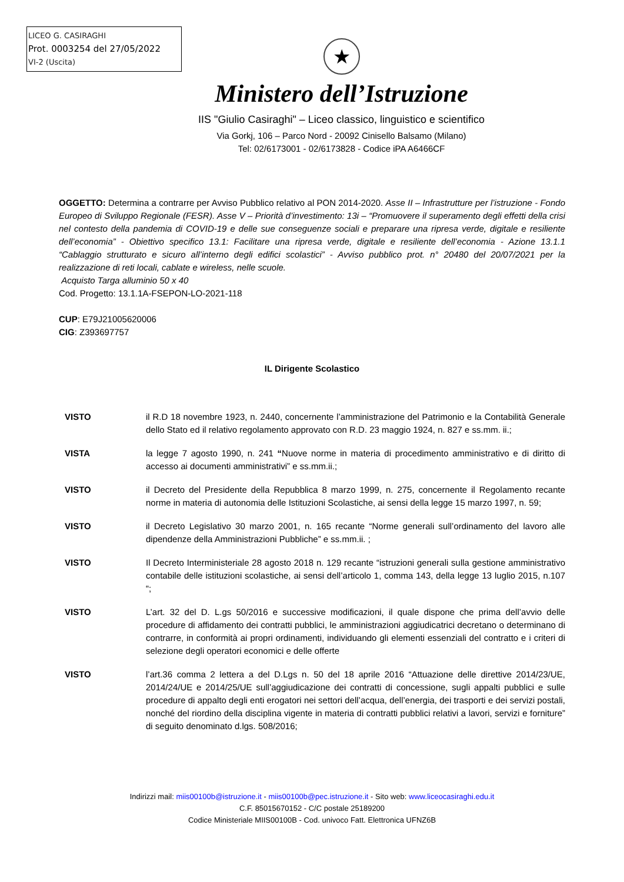LICEO G. CASIRAGHI
Prot. 0003254 del 27/05/2022
VI-2 (Uscita)
★
Ministero dell’Istruzione
IIS "Giulio Casiraghi" – Liceo classico, linguistico e scientifico
Via Gorkj, 106 – Parco Nord - 20092 Cinisello Balsamo (Milano)
Tel: 02/6173001 - 02/6173828 - Codice iPA A6466CF
OGGETTO: Determina a contrarre per Avviso Pubblico relativo al PON 2014-2020. Asse II – Infrastrutture per l’istruzione - Fondo Europeo di Sviluppo Regionale (FESR). Asse V – Priorità d’investimento: 13i – “Promuovere il superamento degli effetti della crisi nel contesto della pandemia di COVID-19 e delle sue conseguenze sociali e preparare una ripresa verde, digitale e resiliente dell’economia” - Obiettivo specifico 13.1: Facilitare una ripresa verde, digitale e resiliente dell’economia - Azione 13.1.1 “Cablaggio strutturato e sicuro all’interno degli edifici scolastici” - Avviso pubblico prot. n° 20480 del 20/07/2021 per la realizzazione di reti locali, cablate e wireless, nelle scuole.
Acquisto Targa alluminio 50 x 40
Cod. Progetto: 13.1.1A-FSEPON-LO-2021-118
CUP: E79J21005620006
CIG: Z393697757
IL Dirigente Scolastico
VISTO il R.D 18 novembre 1923, n. 2440, concernente l’amministrazione del Patrimonio e la Contabilità Generale dello Stato ed il relativo regolamento approvato con R.D. 23 maggio 1924, n. 827 e ss.mm. ii.;
VISTA la legge 7 agosto 1990, n. 241 “Nuove norme in materia di procedimento amministrativo e di diritto di accesso ai documenti amministrativi” e ss.mm.ii.;
VISTO il Decreto del Presidente della Repubblica 8 marzo 1999, n. 275, concernente il Regolamento recante norme in materia di autonomia delle Istituzioni Scolastiche, ai sensi della legge 15 marzo 1997, n. 59;
VISTO il Decreto Legislativo 30 marzo 2001, n. 165 recante “Norme generali sull’ordinamento del lavoro alle dipendenze della Amministrazioni Pubbliche” e ss.mm.ii. ;
VISTO Il Decreto Interministeriale 28 agosto 2018 n. 129 recante “istruzioni generali sulla gestione amministrativo contabile delle istituzioni scolastiche, ai sensi dell’articolo 1, comma 143, della legge 13 luglio 2015, n.107 “;
VISTO L’art. 32 del D. L.gs 50/2016 e successive modificazioni, il quale dispone che prima dell’avvio delle procedure di affidamento dei contratti pubblici, le amministrazioni aggiudicatrici decretano o determinano di contrarre, in conformità ai propri ordinamenti, individuando gli elementi essenziali del contratto e i criteri di selezione degli operatori economici e delle offerte
VISTO l’art.36 comma 2 lettera a del D.Lgs n. 50 del 18 aprile 2016 “Attuazione delle direttive 2014/23/UE, 2014/24/UE e 2014/25/UE sull’aggiudicazione dei contratti di concessione, sugli appalti pubblici e sulle procedure di appalto degli enti erogatori nei settori dell’acqua, dell’energia, dei trasporti e dei servizi postali, nonché del riordino della disciplina vigente in materia di contratti pubblici relativi a lavori, servizi e forniture” di seguito denominato d.lgs. 508/2016;
Indirizzi mail: miis00100b@istruzione.it - miis00100b@pec.istruzione.it - Sito web: www.liceocasiraghi.edu.it
C.F. 85015670152 - C/C postale 25189200
Codice Ministeriale MIIS00100B - Cod. univoco Fatt. Elettronica UFNZ6B